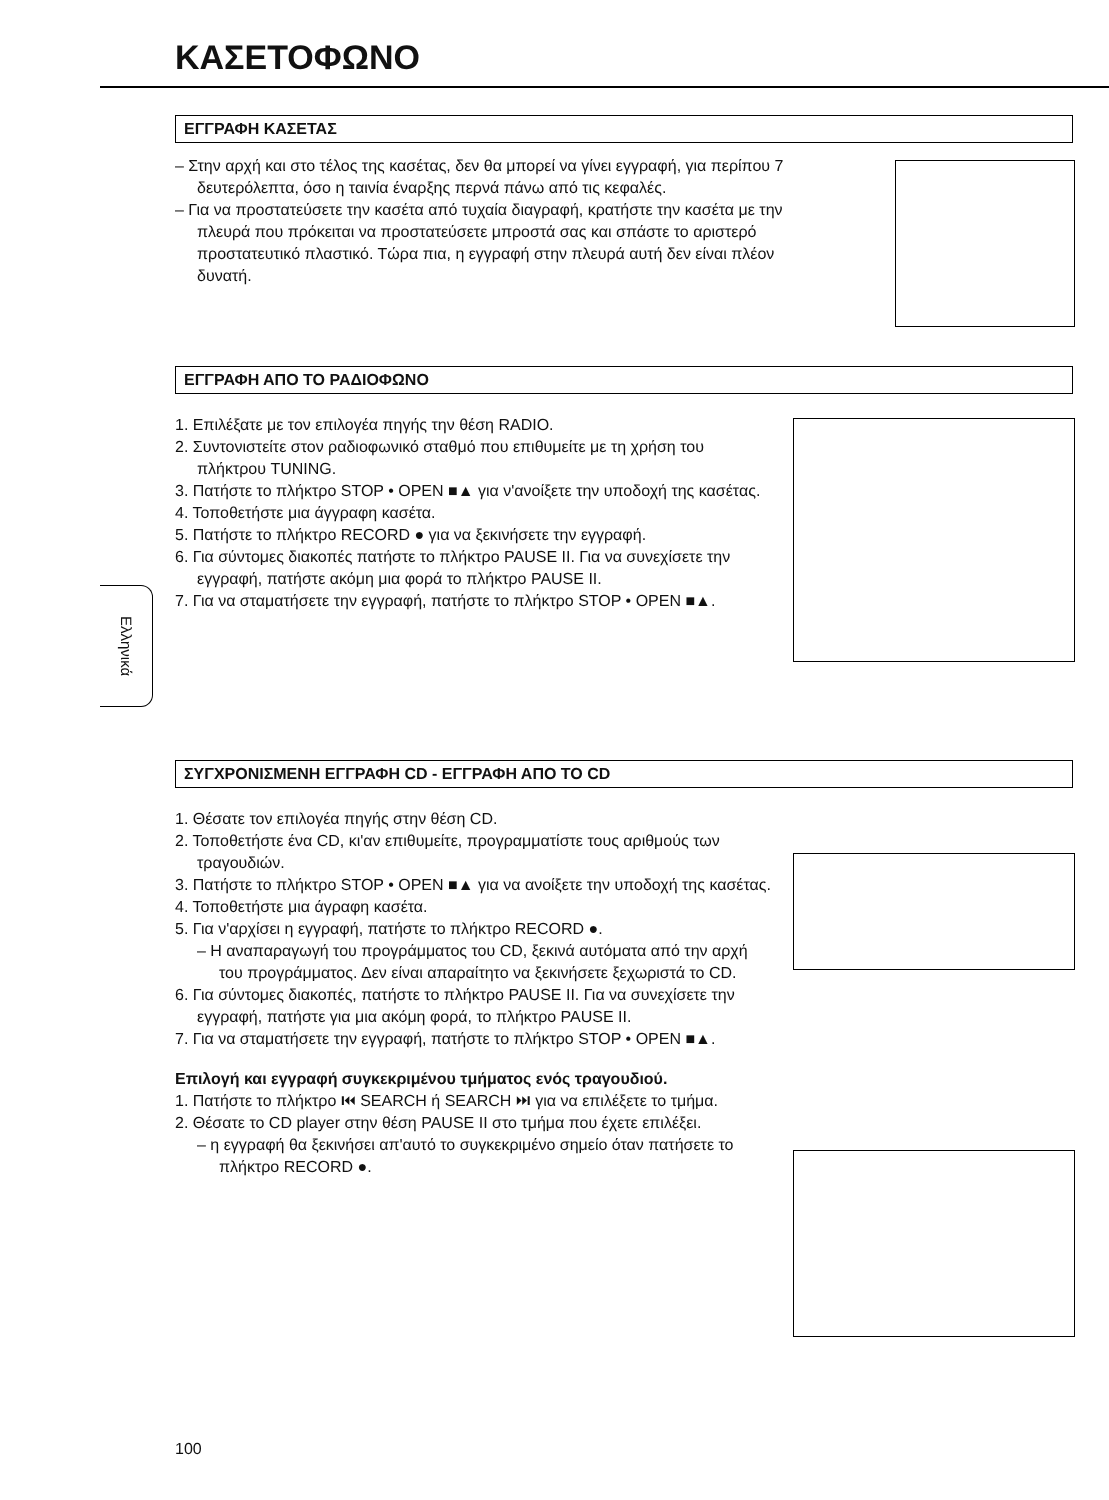ΚΑΣΕΤΟΦΩΝΟ
ΕΓΓΡΑΦΗ ΚΑΣΕΤΑΣ
– Στην αρχή και στο τέλος της κασέτας, δεν θα μπορεί να γίνει εγγραφή, για περίπου 7 δευτερόλεπτα, όσο η ταινία έναρξης περνά πάνω από τις κεφαλές.
– Για να προστατεύσετε την κασέτα από τυχαία διαγραφή, κρατήστε την κασέτα με την πλευρά που πρόκειται να προστατεύσετε μπροστά σας και σπάστε το αριστερό προστατευτικό πλαστικό. Τώρα πια, η εγγραφή στην πλευρά αυτή δεν είναι πλέον δυνατή.
ΕΓΓΡΑΦΗ ΑΠΟ ΤΟ ΡΑΔΙΟΦΩΝΟ
1. Επιλέξατε με τον επιλογέα πηγής την θέση RADIO.
2. Συντονιστείτε στον ραδιοφωνικό σταθμό που επιθυμείτε με τη χρήση του πλήκτρου TUNING.
3. Πατήστε το πλήκτρο STOP • OPEN ■▲ για ν'ανοίξετε την υποδοχή της κασέτας.
4. Τοποθετήστε μια άγγραφη κασέτα.
5. Πατήστε το πλήκτρο RECORD ● για να ξεκινήσετε την εγγραφή.
6. Για σύντομες διακοπές πατήστε το πλήκτρο PAUSE II. Για να συνεχίσετε την εγγραφή, πατήστε ακόμη μια φορά το πλήκτρο PAUSE II.
7. Για να σταματήσετε την εγγραφή, πατήστε το πλήκτρο STOP • OPEN ■▲.
ΣΥΓΧΡΟΝΙΣΜΕΝΗ ΕΓΓΡΑΦΗ CD - ΕΓΓΡΑΦΗ ΑΠΟ ΤΟ CD
1. Θέσατε τον επιλογέα πηγής στην θέση CD.
2. Τοποθετήστε ένα CD, κι'αν επιθυμείτε, προγραμματίστε τους αριθμούς των τραγουδιών.
3. Πατήστε το πλήκτρο STOP • OPEN ■▲ για να ανοίξετε την υποδοχή της κασέτας.
4. Τοποθετήστε μια άγραφη κασέτα.
5. Για ν'αρχίσει η εγγραφή, πατήστε το πλήκτρο RECORD ●.
– Η αναπαραγωγή του προγράμματος του CD, ξεκινά αυτόματα από την αρχή του προγράμματος. Δεν είναι απαραίτητο να ξεκινήσετε ξεχωριστά το CD.
6. Για σύντομες διακοπές, πατήστε το πλήκτρο PAUSE II. Για να συνεχίσετε την εγγραφή, πατήστε για μια ακόμη φορά, το πλήκτρο PAUSE II.
7. Για να σταματήσετε την εγγραφή, πατήστε το πλήκτρο STOP • OPEN ■▲.
Επιλογή και εγγραφή συγκεκριμένου τμήματος ενός τραγουδιού.
1. Πατήστε το πλήκτρο ⏮ SEARCH ή SEARCH ⏭ για να επιλέξετε το τμήμα.
2. Θέσατε το CD player στην θέση PAUSE II στο τμήμα που έχετε επιλέξει.
– η εγγραφή θα ξεκινήσει απ'αυτό το συγκεκριμένο σημείο όταν πατήσετε το πλήκτρο RECORD ●.
Ελληνικά
100